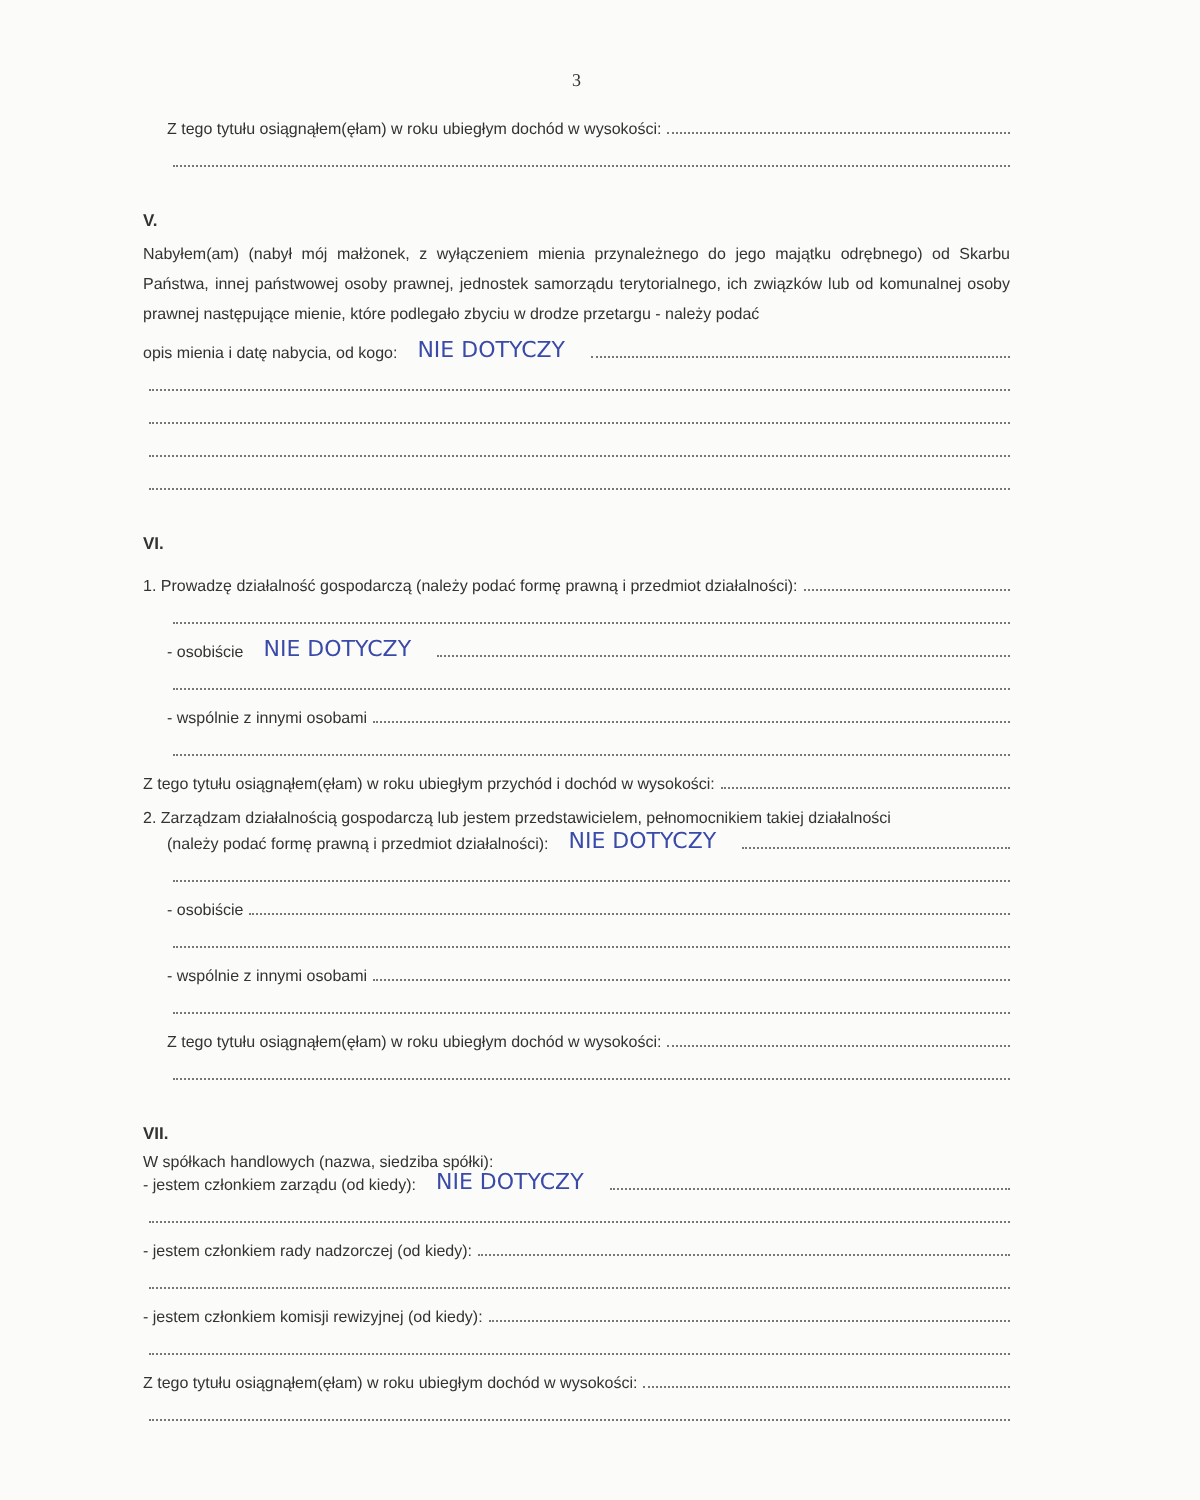3
Z tego tytułu osiągnąłem(ęłam) w roku ubiegłym dochód w wysokości:
V.
Nabyłem(am) (nabył mój małżonek, z wyłączeniem mienia przynależnego do jego majątku odrębnego) od Skarbu Państwa, innej państwowej osoby prawnej, jednostek samorządu terytorialnego, ich związków lub od komunalnej osoby prawnej następujące mienie, które podlegało zbyciu w drodze przetargu - należy podać
opis mienia i datę nabycia, od kogo: NIE DOTYCZY
VI.
1. Prowadzę działalność gospodarczą (należy podać formę prawną i przedmiot działalności):
- osobiście NIE DOTYCZY
- wspólnie z innymi osobami
Z tego tytułu osiągnąłem(ęłam) w roku ubiegłym przychód i dochód w wysokości:
2. Zarządzam działalnością gospodarczą lub jestem przedstawicielem, pełnomocnikiem takiej działalności
(należy podać formę prawną i przedmiot działalności): NIE DOTYCZY
- osobiście
- wspólnie z innymi osobami
Z tego tytułu osiągnąłem(ęłam) w roku ubiegłym dochód w wysokości:
VII.
W spółkach handlowych (nazwa, siedziba spółki):
- jestem członkiem zarządu (od kiedy): NIE DOTYCZY
- jestem członkiem rady nadzorczej (od kiedy):
- jestem członkiem komisji rewizyjnej (od kiedy):
Z tego tytułu osiągnąłem(ęłam) w roku ubiegłym dochód w wysokości: